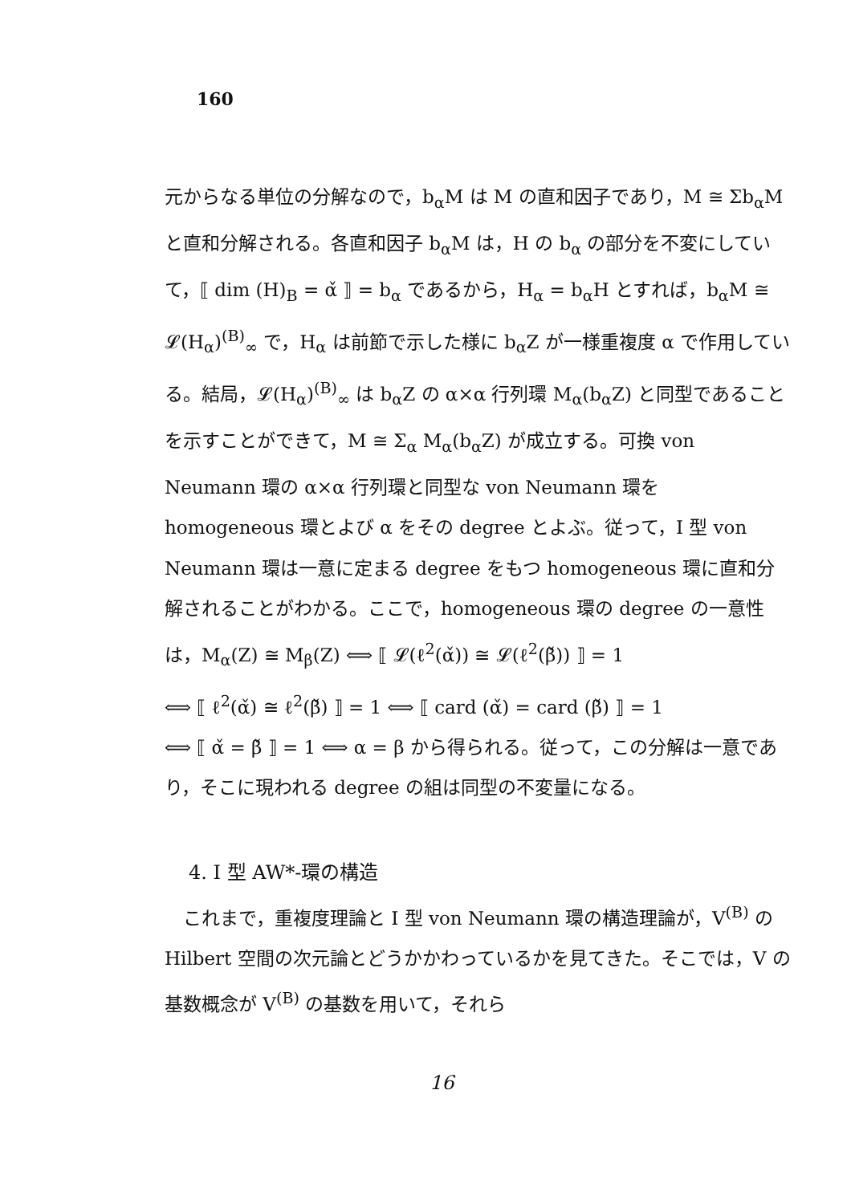160
元からなる単位の分解なので，b<sub>α</sub>M は M の直和因子であり，M ≅ Σb<sub>α</sub>M と直和分解される。各直和因子 b<sub>α</sub>M は，H の b<sub>α</sub> の部分を不変にしていて，⟦ dim (H)<sub>B</sub> = α̌ ⟧ = b<sub>α</sub> であるから，H<sub>α</sub> = b<sub>α</sub>H とすれば，b<sub>α</sub>M ≅ 𝓛(H<sub>α</sub>)<sup>(B)</sup><sub>∞</sub> で，H<sub>α</sub> は前節で示した様に b<sub>α</sub>Z が一様重複度 α で作用している。結局，𝓛(H<sub>α</sub>)<sup>(B)</sup><sub>∞</sub> は b<sub>α</sub>Z の α×α 行列環 M<sub>α</sub>(b<sub>α</sub>Z) と同型であることを示すことができて，M ≅ Σ<sub>α</sub> M<sub>α</sub>(b<sub>α</sub>Z) が成立する。可換 von Neumann 環の α×α 行列環と同型な von Neumann 環を homogeneous 環とよび α をその degree とよぶ。従って，I 型 von Neumann 環は一意に定まる degree をもつ homogeneous 環に直和分解されることがわかる。ここで，homogeneous 環の degree の一意性は，M<sub>α</sub>(Z) ≅ M<sub>β</sub>(Z) ⟺ ⟦ 𝓛(ℓ<sup>2</sup>(α̌)) ≅ 𝓛(ℓ<sup>2</sup>(β̌)) ⟧ = 1
⟺ ⟦ ℓ<sup>2</sup>(α̌) ≅ ℓ<sup>2</sup>(β̌) ⟧ = 1 ⟺ ⟦ card (α̌) = card (β̌) ⟧ = 1
⟺ ⟦ α̌ = β̌ ⟧ = 1 ⟺ α = β から得られる。従って，この分解は一意であり，そこに現われる degree の組は同型の不変量になる。
4. I 型 AW*-環の構造
　これまで，重複度理論と I 型 von Neumann 環の構造理論が，V<sup>(B)</sup> の Hilbert 空間の次元論とどうかかわっているかを見てきた。そこでは，V の基数概念が V<sup>(B)</sup> の基数を用いて，それら
16